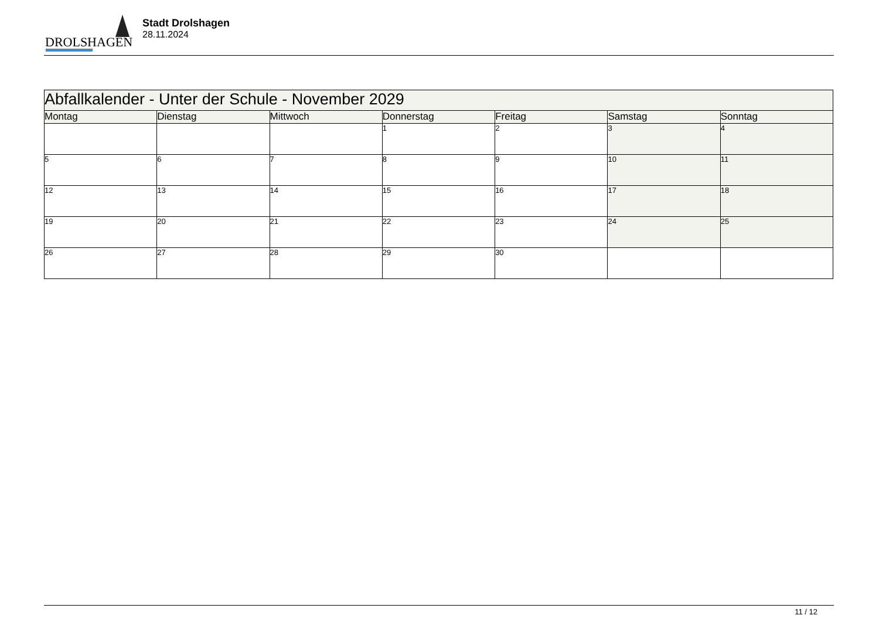DROLSHAGEN
Stadt Drolshagen
28.11.2024
| Abfallkalender - Unter der Schule - November 2029 | | | | | | |
| --- | --- | --- | --- | --- | --- | --- |
| Montag | Dienstag | Mittwoch | Donnerstag | Freitag | Samstag | Sonntag |
| | | | 1 | 2 | 3 | 4 |
| 5 | 6 | 7 | 8 | 9 | 10 | 11 |
| 12 | 13 | 14 | 15 | 16 | 17 | 18 |
| 19 | 20 | 21 | 22 | 23 | 24 | 25 |
| 26 | 27 | 28 | 29 | 30 | | |
11 / 12